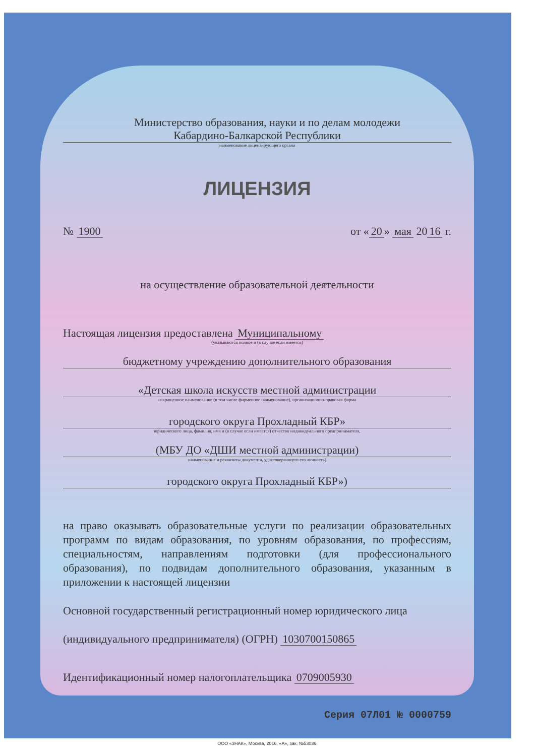Министерство образования, науки и по делам молодежи
Кабардино-Балкарской Республики
наименование лицензирующего органа
ЛИЦЕНЗИЯ
№ 1900 от « 20 » мая 20 16 г.
на осуществление образовательной деятельности
Настоящая лицензия предоставлена Муниципальному
(указываются полное и (в случае если имеется)
бюджетному учреждению дополнительного образования
«Детская школа искусств местной администрации
сокращенное наименование (в том числе фирменное наименование), организационно-правовая форма
городского округа Прохладный КБР»
юридического лица, фамилия, имя и (в случае если имеется) отчество индивидуального предпринимателя,
(МБУ ДО «ДШИ местной администрации)
наименование и реквизиты документа, удостоверяющего его личность)
городского округа Прохладный КБР»)
на право оказывать образовательные услуги по реализации образовательных программ по видам образования, по уровням образования, по профессиям, специальностям, направлениям подготовки (для профессионального образования), по подвидам дополнительного образования, указанным в приложении к настоящей лицензии
Основной государственный регистрационный номер юридического лица
(индивидуального предпринимателя) (ОГРН) 1030700150865
Идентификационный номер налогоплательщика 0709005930
Серия 07Л01 № 0000759
ООО «ЗНАК», Москва, 2016, «А», зак. №53036.